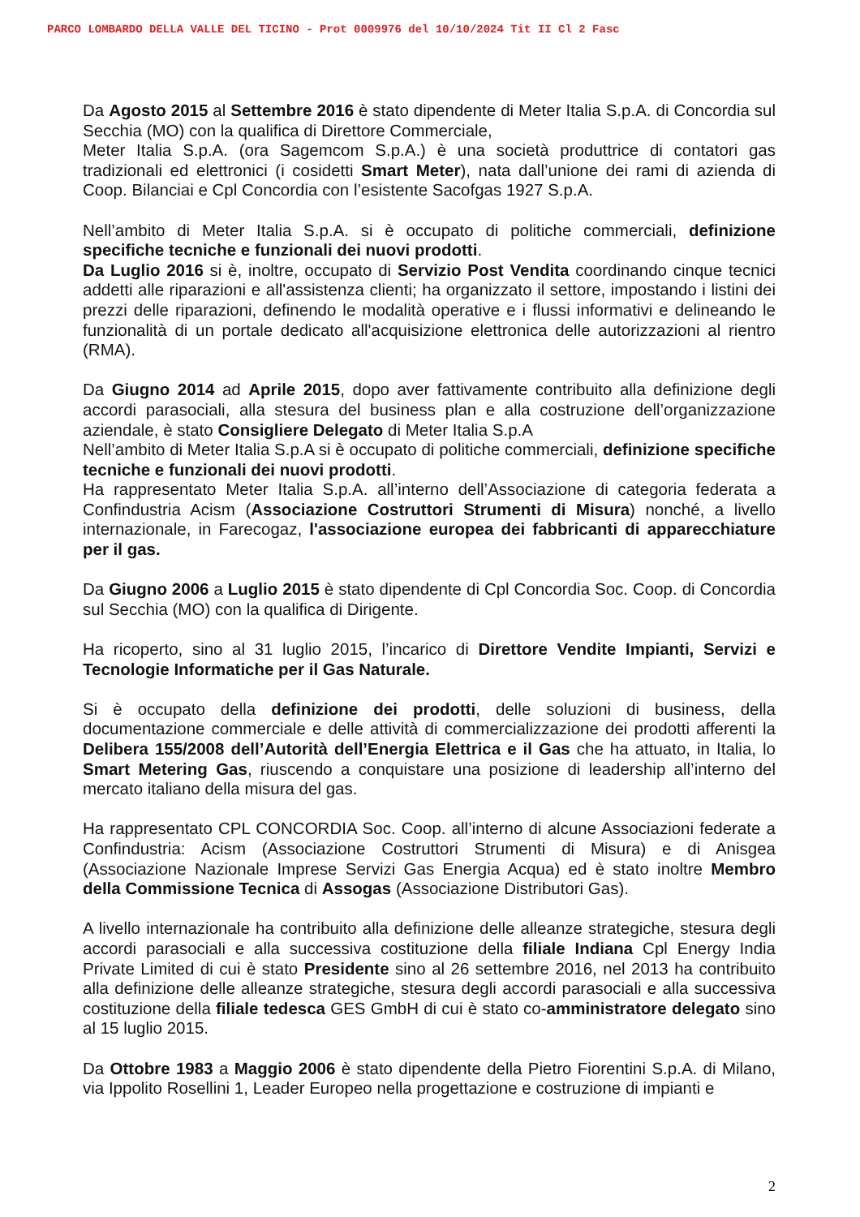PARCO LOMBARDO DELLA VALLE DEL TICINO - Prot 0009976 del 10/10/2024 Tit II Cl 2 Fasc
Da Agosto 2015 al Settembre 2016 è stato dipendente di Meter Italia S.p.A. di Concordia sul Secchia (MO) con la qualifica di Direttore Commerciale,
Meter Italia S.p.A. (ora Sagemcom S.p.A.) è una società produttrice di contatori gas tradizionali ed elettronici (i cosidetti Smart Meter), nata dall’unione dei rami di azienda di Coop. Bilanciai e Cpl Concordia con l’esistente Sacofgas 1927 S.p.A.
Nell’ambito di Meter Italia S.p.A. si è occupato di politiche commerciali, definizione specifiche tecniche e funzionali dei nuovi prodotti.
Da Luglio 2016 si è, inoltre, occupato di Servizio Post Vendita coordinando cinque tecnici addetti alle riparazioni e all'assistenza clienti; ha organizzato il settore, impostando i listini dei prezzi delle riparazioni, definendo le modalità operative e i flussi informativi e delineando le funzionalità di un portale dedicato all'acquisizione elettronica delle autorizzazioni al rientro (RMA).
Da Giugno 2014 ad Aprile 2015, dopo aver fattivamente contribuito alla definizione degli accordi parasociali, alla stesura del business plan e alla costruzione dell’organizzazione aziendale, è stato Consigliere Delegato di Meter Italia S.p.A
Nell’ambito di Meter Italia S.p.A si è occupato di politiche commerciali, definizione specifiche tecniche e funzionali dei nuovi prodotti.
Ha rappresentato Meter Italia S.p.A. all’interno dell’Associazione di categoria federata a Confindustria Acism (Associazione Costruttori Strumenti di Misura) nonché, a livello internazionale, in Farecogaz, l'associazione europea dei fabbricanti di apparecchiature per il gas.
Da Giugno 2006 a Luglio 2015 è stato dipendente di Cpl Concordia Soc. Coop. di Concordia sul Secchia (MO) con la qualifica di Dirigente.
Ha ricoperto, sino al 31 luglio 2015, l’incarico di Direttore Vendite Impianti, Servizi e Tecnologie Informatiche per il Gas Naturale.
Si è occupato della definizione dei prodotti, delle soluzioni di business, della documentazione commerciale e delle attività di commercializzazione dei prodotti afferenti la Delibera 155/2008 dell’Autorità dell’Energia Elettrica e il Gas che ha attuato, in Italia, lo Smart Metering Gas, riuscendo a conquistare una posizione di leadership all’interno del mercato italiano della misura del gas.
Ha rappresentato CPL CONCORDIA Soc. Coop. all’interno di alcune Associazioni federate a Confindustria: Acism (Associazione Costruttori Strumenti di Misura) e di Anisgea (Associazione Nazionale Imprese Servizi Gas Energia Acqua) ed è stato inoltre Membro della Commissione Tecnica di Assogas (Associazione Distributori Gas).
A livello internazionale ha contribuito alla definizione delle alleanze strategiche, stesura degli accordi parasociali e alla successiva costituzione della filiale Indiana Cpl Energy India Private Limited di cui è stato Presidente sino al 26 settembre 2016, nel 2013 ha contribuito alla definizione delle alleanze strategiche, stesura degli accordi parasociali e alla successiva costituzione della filiale tedesca GES GmbH di cui è stato co-amministratore delegato sino al 15 luglio 2015.
Da Ottobre 1983 a Maggio 2006 è stato dipendente della Pietro Fiorentini S.p.A. di Milano, via Ippolito Rosellini 1, Leader Europeo nella progettazione e costruzione di impianti e
2